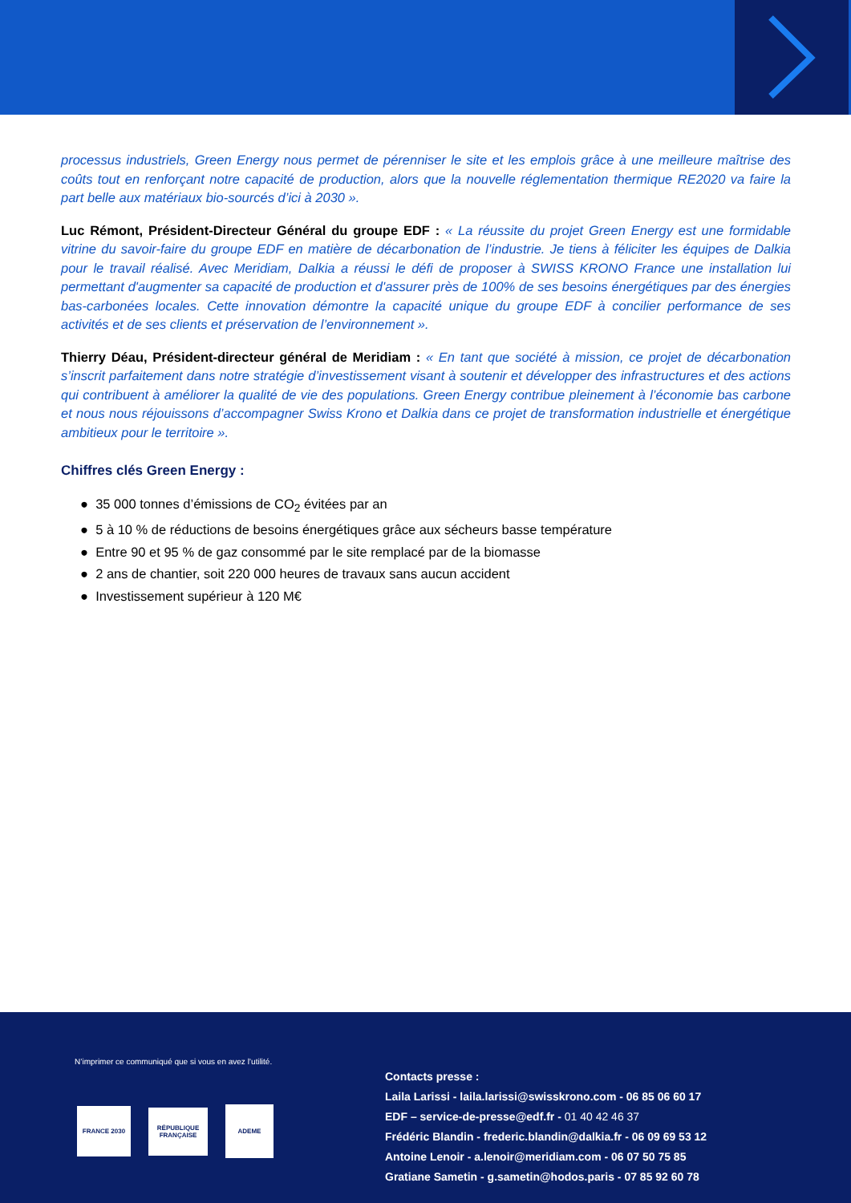processus industriels, Green Energy nous permet de pérenniser le site et les emplois grâce à une meilleure maîtrise des coûts tout en renforçant notre capacité de production, alors que la nouvelle réglementation thermique RE2020 va faire la part belle aux matériaux bio-sourcés d’ici à 2030 ».
Luc Rémont, Président-Directeur Général du groupe EDF : « La réussite du projet Green Energy est une formidable vitrine du savoir-faire du groupe EDF en matière de décarbonation de l’industrie. Je tiens à féliciter les équipes de Dalkia pour le travail réalisé. Avec Meridiam, Dalkia a réussi le défi de proposer à SWISS KRONO France une installation lui permettant d'augmenter sa capacité de production et d'assurer près de 100% de ses besoins énergétiques par des énergies bas-carbonées locales. Cette innovation démontre la capacité unique du groupe EDF à concilier performance de ses activités et de ses clients et préservation de l’environnement ».
Thierry Déau, Président-directeur général de Meridiam : « En tant que société à mission, ce projet de décarbonation s’inscrit parfaitement dans notre stratégie d’investissement visant à soutenir et développer des infrastructures et des actions qui contribuent à améliorer la qualité de vie des populations. Green Energy contribue pleinement à l’économie bas carbone et nous nous réjouissons d’accompagner Swiss Krono et Dalkia dans ce projet de transformation industrielle et énergétique ambitieux pour le territoire ».
Chiffres clés Green Energy :
● 35 000 tonnes d’émissions de CO<sub>2</sub> évitées par an
● 5 à 10 % de réductions de besoins énergétiques grâce aux sécheurs basse température
● Entre 90 et 95 % de gaz consommé par le site remplacé par de la biomasse
● 2 ans de chantier, soit 220 000 heures de travaux sans aucun accident
● Investissement supérieur à 120 M€
N’imprimer ce communiqué que si vous en avez l’utilité.
FRANCE 2030
RÉPUBLIQUE FRANÇAISE
ADEME
Contacts presse :
Laila Larissi - laila.larissi@swisskrono.com - 06 85 06 60 17
EDF – service-de-presse@edf.fr - 01 40 42 46 37
Frédéric Blandin - frederic.blandin@dalkia.fr - 06 09 69 53 12
Antoine Lenoir - a.lenoir@meridiam.com - 06 07 50 75 85
Gratiane Sametin - g.sametin@hodos.paris - 07 85 92 60 78